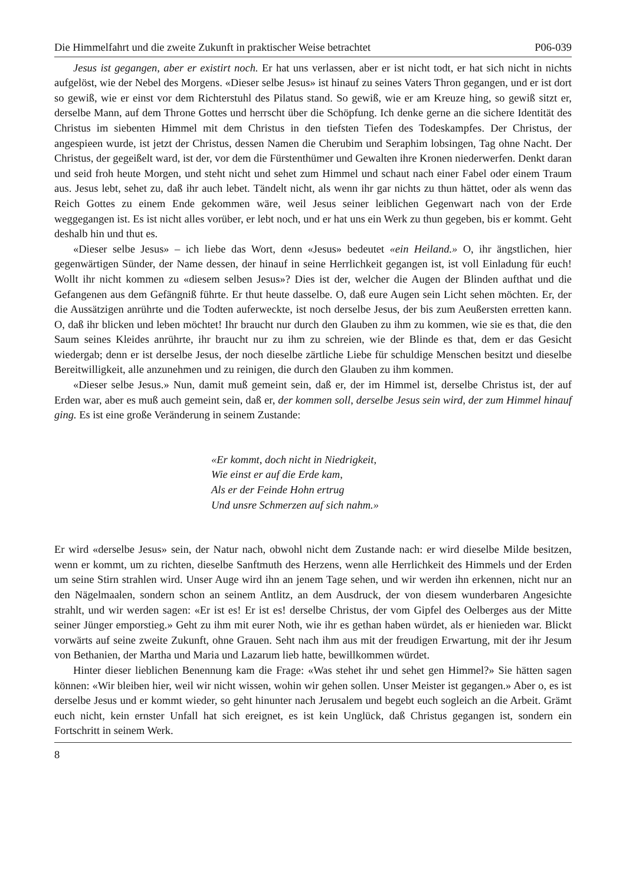Die Himmelfahrt und die zweite Zukunft in praktischer Weise betrachtet P06-039
Jesus ist gegangen, aber er existirt noch. Er hat uns verlassen, aber er ist nicht todt, er hat sich nicht in nichts aufgelöst, wie der Nebel des Morgens. «Dieser selbe Jesus» ist hinauf zu seines Vaters Thron gegangen, und er ist dort so gewiß, wie er einst vor dem Richterstuhl des Pilatus stand. So gewiß, wie er am Kreuze hing, so gewiß sitzt er, derselbe Mann, auf dem Throne Gottes und herrscht über die Schöpfung. Ich denke gerne an die sichere Identität des Christus im siebenten Himmel mit dem Christus in den tiefsten Tiefen des Todeskampfes. Der Christus, der angespieen wurde, ist jetzt der Christus, dessen Namen die Cherubim und Seraphim lobsingen, Tag ohne Nacht. Der Christus, der gegeißelt ward, ist der, vor dem die Fürstenthümer und Gewalten ihre Kronen niederwerfen. Denkt daran und seid froh heute Morgen, und steht nicht und sehet zum Himmel und schaut nach einer Fabel oder einem Traum aus. Jesus lebt, sehet zu, daß ihr auch lebet. Tändelt nicht, als wenn ihr gar nichts zu thun hättet, oder als wenn das Reich Gottes zu einem Ende gekommen wäre, weil Jesus seiner leiblichen Gegenwart nach von der Erde weggegangen ist. Es ist nicht alles vorüber, er lebt noch, und er hat uns ein Werk zu thun gegeben, bis er kommt. Geht deshalb hin und thut es.
«Dieser selbe Jesus» – ich liebe das Wort, denn «Jesus» bedeutet «ein Heiland.» O, ihr ängstlichen, hier gegenwärtigen Sünder, der Name dessen, der hinauf in seine Herrlichkeit gegangen ist, ist voll Einladung für euch! Wollt ihr nicht kommen zu «diesem selben Jesus»? Dies ist der, welcher die Augen der Blinden aufthat und die Gefangenen aus dem Gefängniß führte. Er thut heute dasselbe. O, daß eure Augen sein Licht sehen möchten. Er, der die Aussätzigen anrührte und die Todten auferweckte, ist noch derselbe Jesus, der bis zum Aeußersten erretten kann. O, daß ihr blicken und leben möchtet! Ihr braucht nur durch den Glauben zu ihm zu kommen, wie sie es that, die den Saum seines Kleides anrührte, ihr braucht nur zu ihm zu schreien, wie der Blinde es that, dem er das Gesicht wiedergab; denn er ist derselbe Jesus, der noch dieselbe zärtliche Liebe für schuldige Menschen besitzt und dieselbe Bereitwilligkeit, alle anzunehmen und zu reinigen, die durch den Glauben zu ihm kommen.
«Dieser selbe Jesus.» Nun, damit muß gemeint sein, daß er, der im Himmel ist, derselbe Christus ist, der auf Erden war, aber es muß auch gemeint sein, daß er, der kommen soll, derselbe Jesus sein wird, der zum Himmel hinauf ging. Es ist eine große Veränderung in seinem Zustande:
«Er kommt, doch nicht in Niedrigkeit,
Wie einst er auf die Erde kam,
Als er der Feinde Hohn ertrug
Und unsre Schmerzen auf sich nahm.»
Er wird «derselbe Jesus» sein, der Natur nach, obwohl nicht dem Zustande nach: er wird dieselbe Milde besitzen, wenn er kommt, um zu richten, dieselbe Sanftmuth des Herzens, wenn alle Herrlichkeit des Himmels und der Erden um seine Stirn strahlen wird. Unser Auge wird ihn an jenem Tage sehen, und wir werden ihn erkennen, nicht nur an den Nägelmaalen, sondern schon an seinem Antlitz, an dem Ausdruck, der von diesem wunderbaren Angesichte strahlt, und wir werden sagen: «Er ist es! Er ist es! derselbe Christus, der vom Gipfel des Oelberges aus der Mitte seiner Jünger emporstieg.» Geht zu ihm mit eurer Noth, wie ihr es gethan haben würdet, als er hienieden war. Blickt vorwärts auf seine zweite Zukunft, ohne Grauen. Seht nach ihm aus mit der freudigen Erwartung, mit der ihr Jesum von Bethanien, der Martha und Maria und Lazarum lieb hatte, bewillkommen würdet.
Hinter dieser lieblichen Benennung kam die Frage: «Was stehet ihr und sehet gen Himmel?» Sie hätten sagen können: «Wir bleiben hier, weil wir nicht wissen, wohin wir gehen sollen. Unser Meister ist gegangen.» Aber o, es ist derselbe Jesus und er kommt wieder, so geht hinunter nach Jerusalem und begebt euch sogleich an die Arbeit. Grämt euch nicht, kein ernster Unfall hat sich ereignet, es ist kein Unglück, daß Christus gegangen ist, sondern ein Fortschritt in seinem Werk.
8